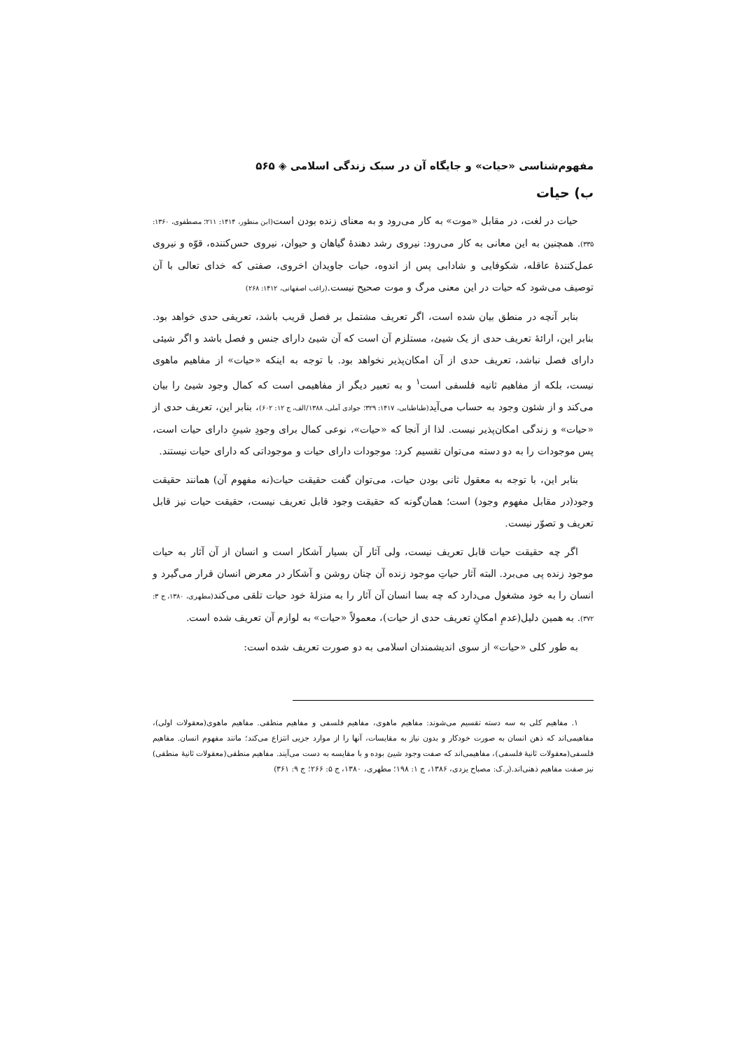مفهوم‌شناسی «حیات» و جایگاه آن در سبک زندگی اسلامی ◈ ۵۶۵
ب) حیات
حیات در لغت، در مقابل «موت» به کار می‌رود و به معنای زنده بودن است(ابن منظور، ۱۴۱۴: ۲۱۱؛ مصطفوی، ۱۳۶۰: ۳۳۵). همچنین به این معانی به کار می‌رود: نیروی رشد دهندهٔ گیاهان و حیوان، نیروی حس‌کننده، قوّه و نیروی عمل‌کنندهٔ عاقله، شکوفایی و شادابی پس از اندوه، حیات جاویدان اخروی، صفتی که خدای تعالی با آن توصیف می‌شود که حیات در این معنی مرگ و موت صحیح نیست.(راغب اصفهانی، ۱۴۱۲: ۲۶۸)
بنابر آنچه در منطق بیان شده است، اگر تعریف مشتمل بر فصل قریب باشد، تعریفی حدی خواهد بود. بنابر این، ارائهٔ تعریف حدی از یک شیئ، مستلزم آن است که آن شیئ دارای جنس و فصل باشد و اگر شیئی دارای فصل نباشد، تعریف حدی از آن امکان‌پذیر نخواهد بود. با توجه به اینکه «حیات» از مفاهیم ماهوی نیست، بلکه از مفاهیم ثانیه فلسفی است<sup>۱</sup> و به تعبیر دیگر از مفاهیمی است که کمال وجود شیئ را بیان می‌کند و از شئون وجود به حساب می‌آید(طباطبایی، ۱۴۱۷: ۳۲۹؛ جوادی آملی، ۱۳۸۸/الف، ج ۱۲: ۶۰۲)، بنابر این، تعریف حدی از «حیات» و زندگی امکان‌پذیر نیست. لذا از آنجا که «حیات»، نوعی کمال برای وجودِ شیئِ دارای حیات است، پس موجودات را به دو دسته می‌توان تقسیم کرد: موجودات دارای حیات و موجوداتی که دارای حیات نیستند.
بنابر این، با توجه به معقول ثانی بودن حیات، می‌توان گفت حقیقت حیات(نه مفهوم آن) همانند حقیقت وجود(در مقابل مفهوم وجود) است؛ همان‌گونه که حقیقت وجود قابل تعریف نیست، حقیقت حیات نیز قابل تعریف و تصوّر نیست.
اگر چه حقیقت حیات قابل تعریف نیست، ولی آثار آن بسیار آشکار است و انسان از آن آثار به حیات موجود زنده پی می‌برد. البته آثار حیاتِ موجود زنده آن چنان روشن و آشکار در معرض انسان قرار می‌گیرد و انسان را به خود مشغول می‌دارد که چه بسا انسان آن آثار را به منزلهٔ خود حیات تلقی می‌کند(مطهری، ۱۳۸۰، ج ۳: ۳۷۲). به همین دلیل(عدمِ امکانِ تعریف حدی از حیات)، معمولاً «حیات» به لوازم آن تعریف شده است.
به طور کلی «حیات» از سوی اندیشمندان اسلامی به دو صورت تعریف شده است:
۱. مفاهیم کلی به سه دسته تقسیم می‌شوند: مفاهیم ماهوی، مفاهیم فلسفی و مفاهیم منطقی. مفاهیم ماهوی(معقولات اولی)، مفاهیمی‌اند که ذهن انسان به صورت خودکار و بدون نیاز به مقایسات، آنها را از موارد جزیی انتزاع می‌کند؛ مانند مفهوم انسان. مفاهیم فلسفی(معقولات ثانیهٔ فلسفی)، مفاهیمی‌اند که صفت وجود شیئ بوده و با مقایسه به دست می‌آیند. مفاهیم منطقی(معقولات ثانیهٔ منطقی) نیز صفت مفاهیم ذهنی‌اند.(ر.ک: مصباح یزدی، ۱۳۸۶، ج ۱: ۱۹۸؛ مطهری، ۱۳۸۰، ج ۵: ۲۶۶؛ ج ۹: ۳۶۱)